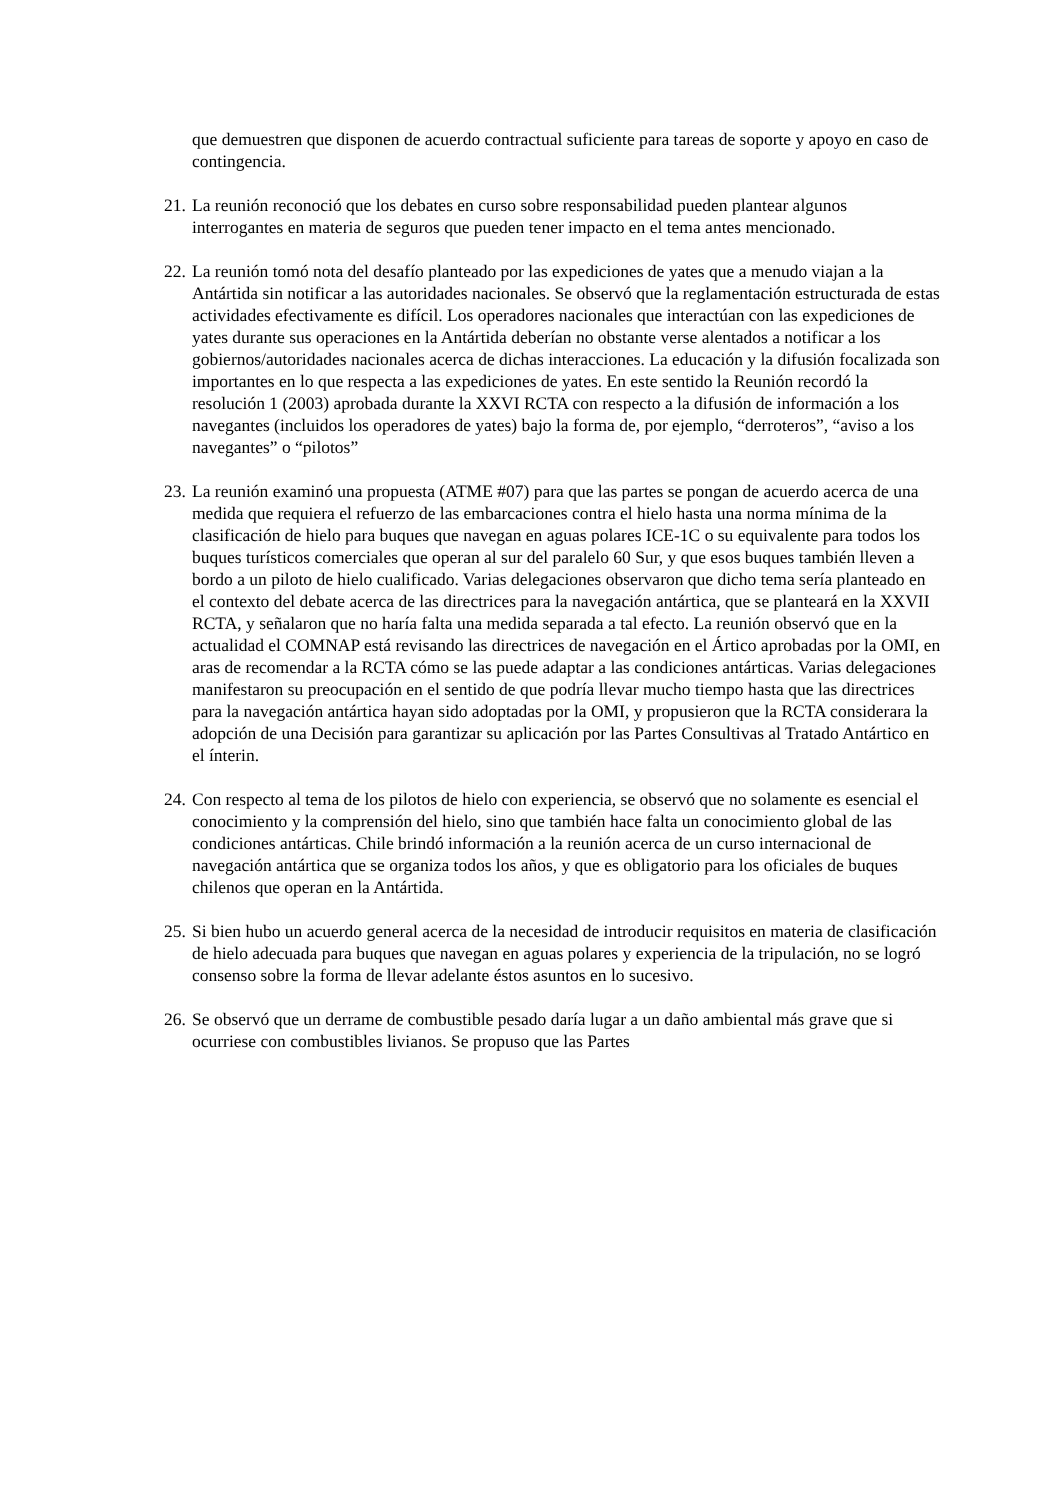que demuestren que disponen de acuerdo contractual suficiente para tareas de soporte y apoyo en caso de contingencia.
21. La reunión reconoció que los debates en curso sobre responsabilidad pueden plantear algunos interrogantes en materia de seguros que pueden tener impacto en el tema antes mencionado.
22. La reunión tomó nota del desafío planteado por las expediciones de yates que a menudo viajan a la Antártida sin notificar a las autoridades nacionales. Se observó que la reglamentación estructurada de estas actividades efectivamente es difícil. Los operadores nacionales que interactúan con las expediciones de yates durante sus operaciones en la Antártida deberían no obstante verse alentados a notificar a los gobiernos/autoridades nacionales acerca de dichas interacciones. La educación y la difusión focalizada son importantes en lo que respecta a las expediciones de yates. En este sentido la Reunión recordó la resolución 1 (2003) aprobada durante la XXVI RCTA con respecto a la difusión de información a los navegantes (incluidos los operadores de yates) bajo la forma de, por ejemplo, “derroteros”, “aviso a los navegantes” o “pilotos”
23. La reunión examinó una propuesta (ATME #07) para que las partes se pongan de acuerdo acerca de una medida que requiera el refuerzo de las embarcaciones contra el hielo hasta una norma mínima de la clasificación de hielo para buques que navegan en aguas polares ICE-1C o su equivalente para todos los buques turísticos comerciales que operan al sur del paralelo 60 Sur, y que esos buques también lleven a bordo a un piloto de hielo cualificado. Varias delegaciones observaron que dicho tema sería planteado en el contexto del debate acerca de las directrices para la navegación antártica, que se planteará en la XXVII RCTA, y señalaron que no haría falta una medida separada a tal efecto. La reunión observó que en la actualidad el COMNAP está revisando las directrices de navegación en el Ártico aprobadas por la OMI, en aras de recomendar a la RCTA cómo se las puede adaptar a las condiciones antárticas. Varias delegaciones manifestaron su preocupación en el sentido de que podría llevar mucho tiempo hasta que las directrices para la navegación antártica hayan sido adoptadas por la OMI, y propusieron que la RCTA considerara la adopción de una Decisión para garantizar su aplicación por las Partes Consultivas al Tratado Antártico en el ínterin.
24. Con respecto al tema de los pilotos de hielo con experiencia, se observó que no solamente es esencial el conocimiento y la comprensión del hielo, sino que también hace falta un conocimiento global de las condiciones antárticas. Chile brindó información a la reunión acerca de un curso internacional de navegación antártica que se organiza todos los años, y que es obligatorio para los oficiales de buques chilenos que operan en la Antártida.
25. Si bien hubo un acuerdo general acerca de la necesidad de introducir requisitos en materia de clasificación de hielo adecuada para buques que navegan en aguas polares y experiencia de la tripulación, no se logró consenso sobre la forma de llevar adelante éstos asuntos en lo sucesivo.
26. Se observó que un derrame de combustible pesado daría lugar a un daño ambiental más grave que si ocurriese con combustibles livianos. Se propuso que las Partes